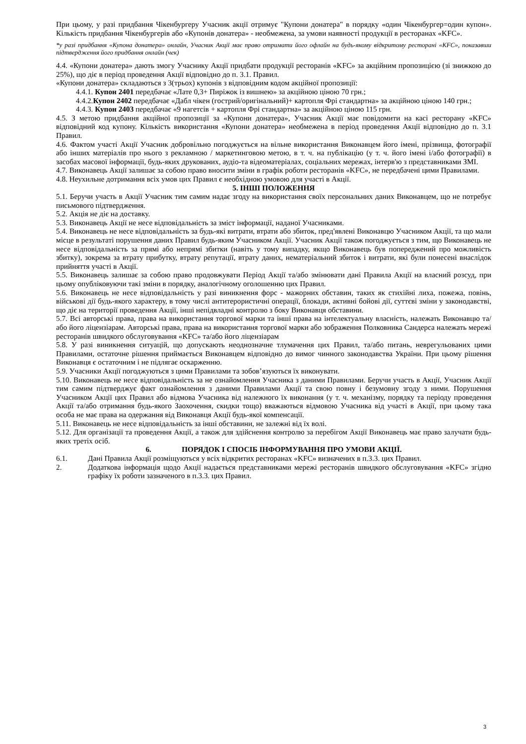При цьому, у разі придбання Чікенбургеру Учасник акції отримує "Купони донатера" в порядку «один Чікенбургер=один купон». Кількість придбання Чікенбургерів або «Купонів донатера» - необмежена, за умови наявності продукції в ресторанах «KFC».
*у разі придбання «Купона донатера» онлайн, Учасник Акції має право отримати його офлайн на будь-якому відкритому ресторані «KFC», показавши підтвердження його придбання онлайн (чек)
4.4. «Купони донатера» дають змогу Учаснику Акції придбати продукції ресторанів «KFC» за акційним пропозицією (зі знижкою до 25%), що діє в період проведення Акції відповідно до п. 3.1. Правил.
«Купони донатера» складаються з 3(трьох) купонів з відповідним кодом акційної пропозиції:
4.4.1. Купон 2401 передбачає «Лате 0,3+ Пиріжок із вишнею» за акційною ціною 70 грн.;
4.4.2.Купон 2402 передбачає «Дабл чікен (гострий/оригінальний)+ картопля Фрі стандартна» за акційною ціною 140 грн.;
4.4.3. Купон 2403 передбачає «9 нагетсів + картопля Фрі стандартна» за акційною ціною 115 грн.
4.5. З метою придбання акційної пропозиції за «Купони донатера», Учасник Акції має повідомити на касі ресторану «KFC» відповідний код купону. Кількість використання «Купони донатера» необмежена в період проведення Акції відповідно до п. 3.1 Правил.
4.6. Фактом участі Акції Учасник добровільно погоджується на вільне використання Виконавцем його імені, прізвища, фотографії або інших матеріалів про нього з рекламною / маркетинговою метою, в т. ч. на публікацію (у т. ч. його імені і/або фотографії) в засобах масової інформації, будь-яких друкованих, аудіо-та відеоматеріалах, соціальних мережах, інтерв'ю з представниками ЗМІ.
4.7. Виконавець Акції залишає за собою право вносити зміни в графік роботи ресторанів «KFC», не передбачені цими Правилами.
4.8. Неухильне дотримання всіх умов цих Правил є необхідною умовою для участі в Акції.
5. ІНШІ ПОЛОЖЕННЯ
5.1. Беручи участь в Акції Учасник тим самим надає згоду на використання своїх персональних даних Виконавцем, що не потребує письмового підтвердження.
5.2. Акція не діє на доставку.
5.3. Виконавець Акції не несе відповідальність за зміст інформації, наданої Учасниками.
5.4. Виконавець не несе відповідальність за будь-які витрати, втрати або збиток, пред'явлені Виконавцю Учасником Акції, та що мали місце в результаті порушення даних Правил будь-яким Учасником Акції. Учасник Акції також погоджується з тим, що Виконавець не несе відповідальність за прямі або непрямі збитки (навіть у тому випадку, якщо Виконавець був попереджений про можливість збитку), зокрема за втрату прибутку, втрату репутації, втрату даних, нематеріальний збиток і витрати, які були понесені внаслідок прийняття участі в Акції.
5.5. Виконавець залишає за собою право продовжувати Період Акції та/або змінювати дані Правила Акції на власний розсуд, при цьому опубліковуючи такі зміни в порядку, аналогічному оголошенню цих Правил.
5.6. Виконавець не несе відповідальність у разі виникнення форс - мажорних обставин, таких як стихійні лиха, пожежа, повінь, військові дії будь-якого характеру, в тому числі антитерористичні операції, блокади, активні бойові дії, суттєві зміни у законодавстві, що діє на території проведення Акції, інші непідвладні контролю з боку Виконавця обставини.
5.7. Всі авторські права, права на використання торгової марки та інші права на інтелектуальну власність, належать Виконавцю та/або його ліцензіарам. Авторські права, права на використання торгової марки або зображення Полковника Сандерса належать мережі ресторанів швидкого обслуговування «KFC» та/або його ліцензіарам
5.8. У разі виникнення ситуацій, що допускають неоднозначне тлумачення цих Правил, та/або питань, неврегульованих цими Правилами, остаточне рішення приймається Виконавцем відповідно до вимог чинного законодавства України. При цьому рішення Виконавця є остаточним і не підлягає оскарженню.
5.9. Учасники Акції погоджуються з цими Правилами та зобов’язуються їх виконувати.
5.10. Виконавець не несе відповідальність за не ознайомлення Учасника з даними Правилами. Беручи участь в Акції, Учасник Акції тим самим підтверджує факт ознайомлення з даними Правилами Акції та свою повну і безумовну згоду з ними. Порушення Учасником Акції цих Правил або відмова Учасника від належного їх виконання (у т. ч. механізму, порядку та періоду проведення Акції та/або отримання будь-якого Заохочення, скидки тощо) вважаються відмовою Учасника від участі в Акції, при цьому така особа не має права на одержання від Виконавця Акції будь-якої компенсації.
5.11. Виконавець не несе відповідальність за інші обставини, не залежні від їх волі.
5.12. Для організації та проведення Акції, а також для здійснення контролю за перебігом Акції Виконавець має право залучати будь-яких третіх осіб.
6. ПОРЯДОК І СПОСІБ ІНФОРМУВАННЯ ПРО УМОВИ АКЦІЇ.
6.1. Дані Правила Акції розміщуються у всіх відкритих ресторанах «KFC» визначених в п.3.3. цих Правил.
2. Додаткова інформація щодо Акції надається представниками мережі ресторанів швидкого обслуговування «KFC» згідно графіку їх роботи зазначеного в п.3.3. цих Правил.
3